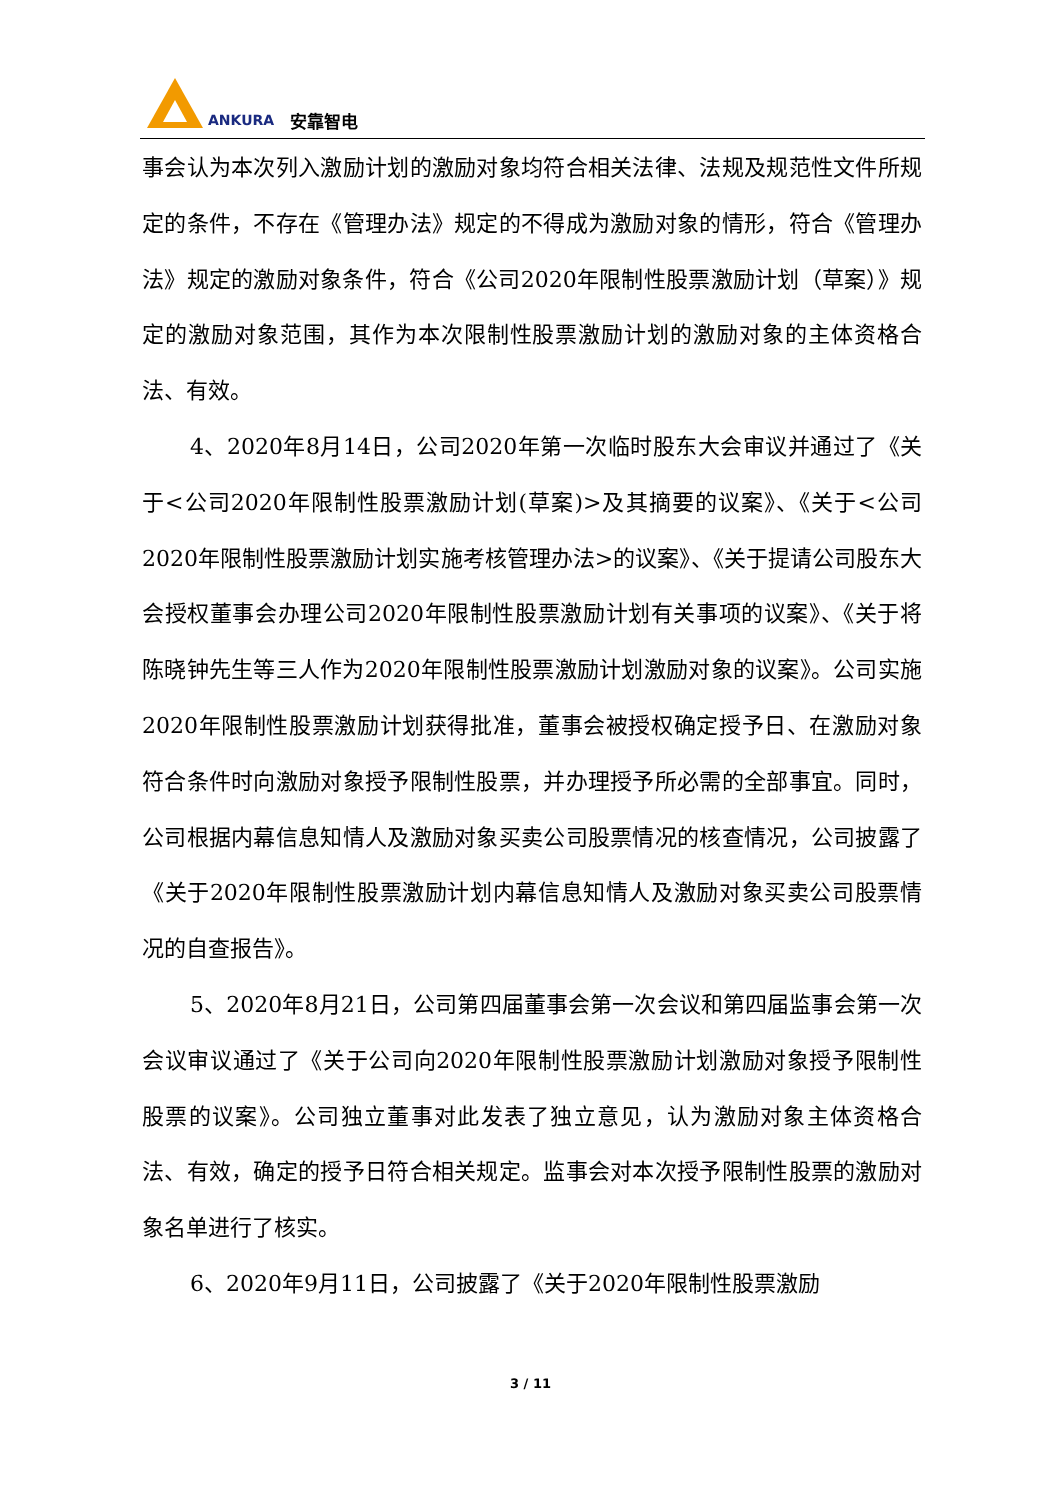ANKURA 安靠智电
事会认为本次列入激励计划的激励对象均符合相关法律、法规及规范性文件所规定的条件，不存在《管理办法》规定的不得成为激励对象的情形，符合《管理办法》规定的激励对象条件，符合《公司2020年限制性股票激励计划（草案）》规定的激励对象范围，其作为本次限制性股票激励计划的激励对象的主体资格合法、有效。
4、2020年8月14日，公司2020年第一次临时股东大会审议并通过了《关于<公司2020年限制性股票激励计划(草案)>及其摘要的议案》、《关于<公司2020年限制性股票激励计划实施考核管理办法>的议案》、《关于提请公司股东大会授权董事会办理公司2020年限制性股票激励计划有关事项的议案》、《关于将陈晓钟先生等三人作为2020年限制性股票激励计划激励对象的议案》。公司实施2020年限制性股票激励计划获得批准，董事会被授权确定授予日、在激励对象符合条件时向激励对象授予限制性股票，并办理授予所必需的全部事宜。同时，公司根据内幕信息知情人及激励对象买卖公司股票情况的核查情况，公司披露了《关于2020年限制性股票激励计划内幕信息知情人及激励对象买卖公司股票情况的自查报告》。
5、2020年8月21日，公司第四届董事会第一次会议和第四届监事会第一次会议审议通过了《关于公司向2020年限制性股票激励计划激励对象授予限制性股票的议案》。公司独立董事对此发表了独立意见，认为激励对象主体资格合法、有效，确定的授予日符合相关规定。监事会对本次授予限制性股票的激励对象名单进行了核实。
6、2020年9月11日，公司披露了《关于2020年限制性股票激励
3 / 11